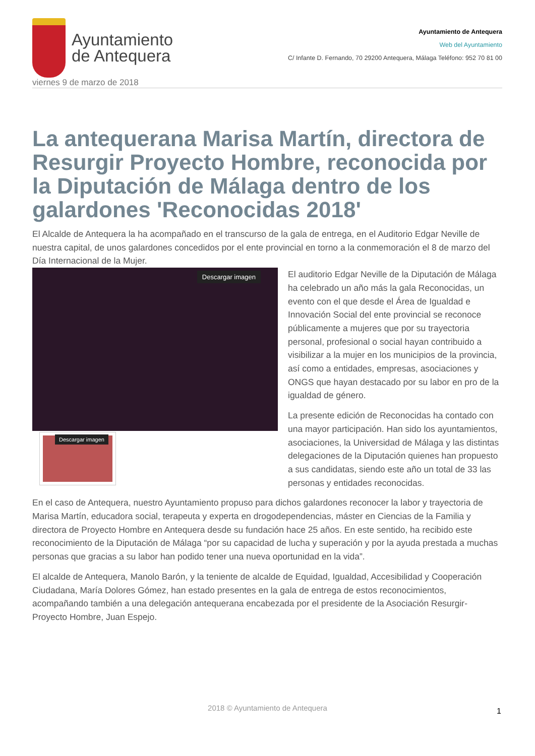Ayuntamiento
de Antequera
Ayuntamiento de Antequera
Web del Ayuntamiento
C/ Infante D. Fernando, 70 29200 Antequera, Málaga Teléfono: 952 70 81 00
viernes 9 de marzo de 2018
La antequerana Marisa Martín, directora de Resurgir Proyecto Hombre, reconocida por la Diputación de Málaga dentro de los galardones 'Reconocidas 2018'
El Alcalde de Antequera la ha acompañado en el transcurso de la gala de entrega, en el Auditorio Edgar Neville de nuestra capital, de unos galardones concedidos por el ente provincial en torno a la conmemoración el 8 de marzo del Día Internacional de la Mujer.
Descargar imagen
Descargar imagen
El auditorio Edgar Neville de la Diputación de Málaga ha celebrado un año más la gala Reconocidas, un evento con el que desde el Área de Igualdad e Innovación Social del ente provincial se reconoce públicamente a mujeres que por su trayectoria personal, profesional o social hayan contribuido a visibilizar a la mujer en los municipios de la provincia, así como a entidades, empresas, asociaciones y ONGS que hayan destacado por su labor en pro de la igualdad de género.
La presente edición de Reconocidas ha contado con una mayor participación. Han sido los ayuntamientos, asociaciones, la Universidad de Málaga y las distintas delegaciones de la Diputación quienes han propuesto a sus candidatas, siendo este año un total de 33 las personas y entidades reconocidas.
En el caso de Antequera, nuestro Ayuntamiento propuso para dichos galardones reconocer la labor y trayectoria de Marisa Martín, educadora social, terapeuta y experta en drogodependencias, máster en Ciencias de la Familia y directora de Proyecto Hombre en Antequera desde su fundación hace 25 años. En este sentido, ha recibido este reconocimiento de la Diputación de Málaga “por su capacidad de lucha y superación y por la ayuda prestada a muchas personas que gracias a su labor han podido tener una nueva oportunidad en la vida”.
El alcalde de Antequera, Manolo Barón, y la teniente de alcalde de Equidad, Igualdad, Accesibilidad y Cooperación Ciudadana, María Dolores Gómez, han estado presentes en la gala de entrega de estos reconocimientos, acompañando también a una delegación antequerana encabezada por el presidente de la Asociación Resurgir-Proyecto Hombre, Juan Espejo.
2018 © Ayuntamiento de Antequera 1